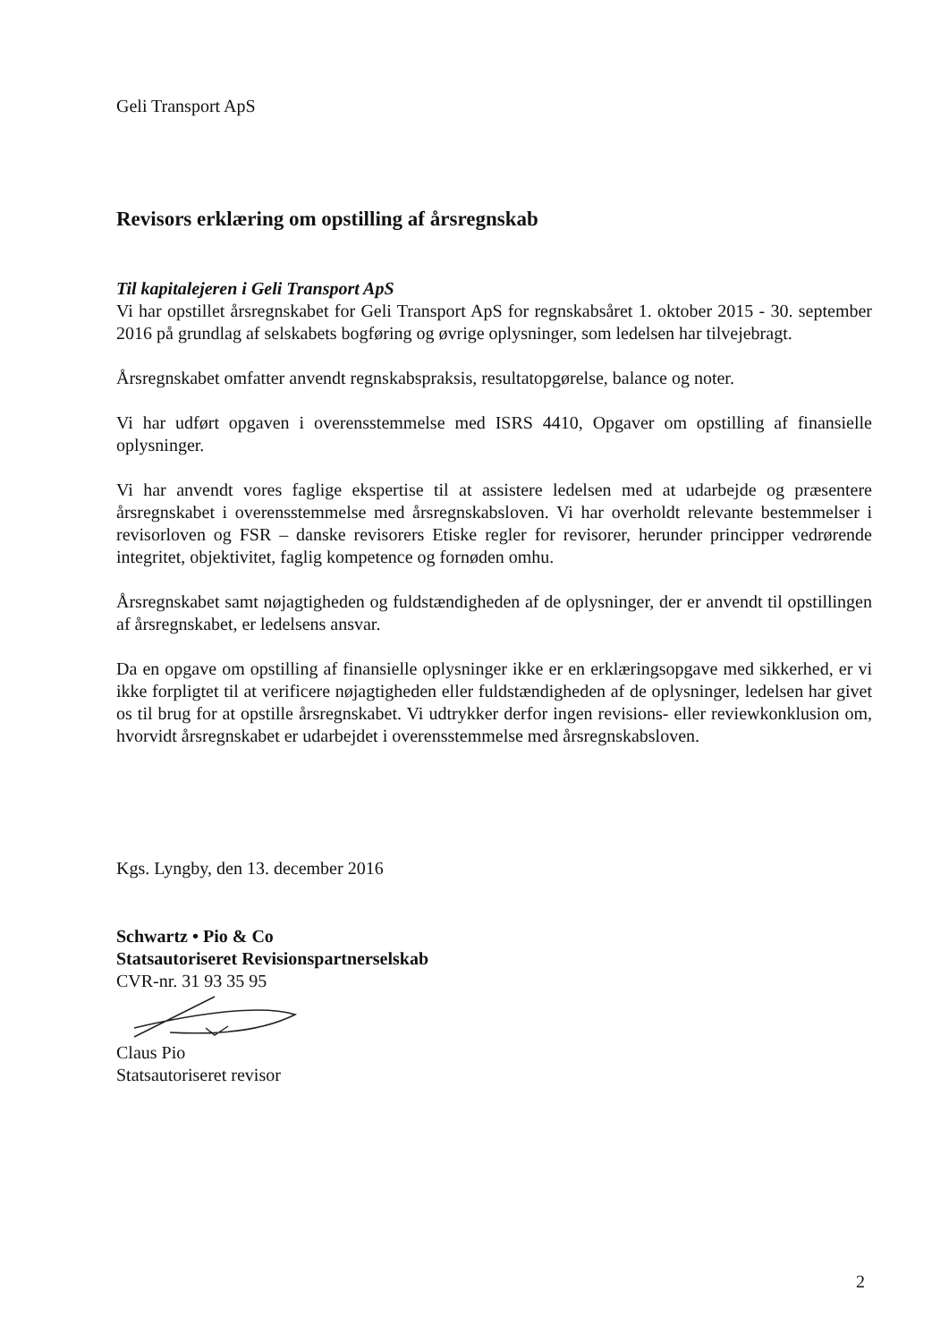Geli Transport ApS
Revisors erklæring om opstilling af årsregnskab
Til kapitalejeren i Geli Transport ApS
Vi har opstillet årsregnskabet for Geli Transport ApS for regnskabsåret 1. oktober 2015 - 30. september 2016 på grundlag af selskabets bogføring og øvrige oplysninger, som ledelsen har tilvejebragt.
Årsregnskabet omfatter anvendt regnskabspraksis, resultatopgørelse, balance og noter.
Vi har udført opgaven i overensstemmelse med ISRS 4410, Opgaver om opstilling af finansielle oplysninger.
Vi har anvendt vores faglige ekspertise til at assistere ledelsen med at udarbejde og præsentere årsregnskabet i overensstemmelse med årsregnskabsloven. Vi har overholdt relevante bestemmelser i revisorloven og FSR – danske revisorers Etiske regler for revisorer, herunder principper vedrørende integritet, objektivitet, faglig kompetence og fornøden omhu.
Årsregnskabet samt nøjagtigheden og fuldstændigheden af de oplysninger, der er anvendt til opstillingen af årsregnskabet, er ledelsens ansvar.
Da en opgave om opstilling af finansielle oplysninger ikke er en erklæringsopgave med sikkerhed, er vi ikke forpligtet til at verificere nøjagtigheden eller fuldstændigheden af de oplysninger, ledelsen har givet os til brug for at opstille årsregnskabet. Vi udtrykker derfor ingen revisions- eller reviewkonklusion om, hvorvidt årsregnskabet er udarbejdet i overensstemmelse med årsregnskabsloven.
Kgs. Lyngby, den 13. december 2016
Schwartz • Pio & Co
Statsautoriseret Revisionspartnerselskab
CVR-nr. 31 93 35 95 Claus Pio
Statsautoriseret revisor
2